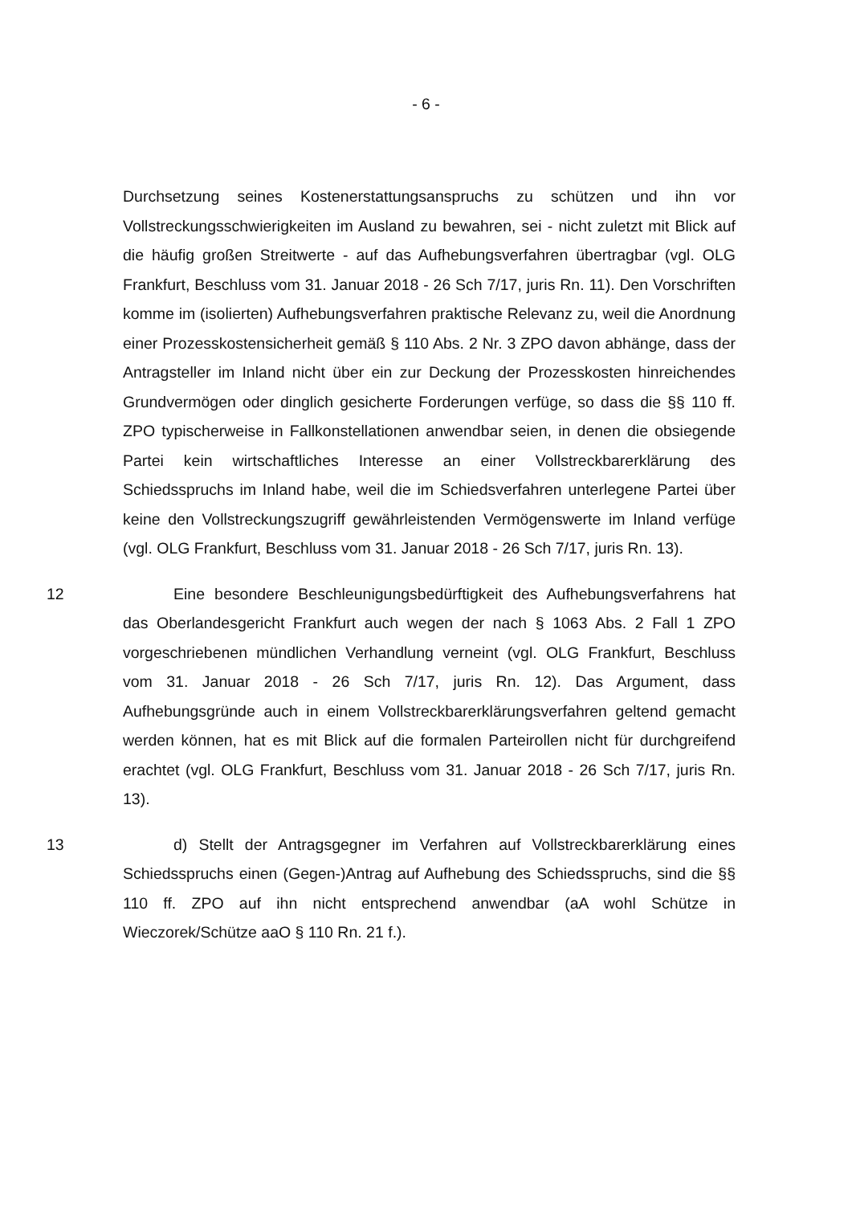- 6 -
Durchsetzung seines Kostenerstattungsanspruchs zu schützen und ihn vor Vollstreckungsschwierigkeiten im Ausland zu bewahren, sei - nicht zuletzt mit Blick auf die häufig großen Streitwerte - auf das Aufhebungsverfahren übertragbar (vgl. OLG Frankfurt, Beschluss vom 31. Januar 2018 - 26 Sch 7/17, juris Rn. 11). Den Vorschriften komme im (isolierten) Aufhebungsverfahren praktische Relevanz zu, weil die Anordnung einer Prozesskostensicherheit gemäß § 110 Abs. 2 Nr. 3 ZPO davon abhänge, dass der Antragsteller im Inland nicht über ein zur Deckung der Prozesskosten hinreichendes Grundvermögen oder dinglich gesicherte Forderungen verfüge, so dass die §§ 110 ff. ZPO typischerweise in Fallkonstellationen anwendbar seien, in denen die obsiegende Partei kein wirtschaftliches Interesse an einer Vollstreckbarerklärung des Schiedsspruchs im Inland habe, weil die im Schiedsverfahren unterlegene Partei über keine den Vollstreckungszugriff gewährleistenden Vermögenswerte im Inland verfüge (vgl. OLG Frankfurt, Beschluss vom 31. Januar 2018 - 26 Sch 7/17, juris Rn. 13).
12 Eine besondere Beschleunigungsbedürftigkeit des Aufhebungsverfahrens hat das Oberlandesgericht Frankfurt auch wegen der nach § 1063 Abs. 2 Fall 1 ZPO vorgeschriebenen mündlichen Verhandlung verneint (vgl. OLG Frankfurt, Beschluss vom 31. Januar 2018 - 26 Sch 7/17, juris Rn. 12). Das Argument, dass Aufhebungsgründe auch in einem Vollstreckbarerklärungsverfahren geltend gemacht werden können, hat es mit Blick auf die formalen Parteirollen nicht für durchgreifend erachtet (vgl. OLG Frankfurt, Beschluss vom 31. Januar 2018 - 26 Sch 7/17, juris Rn. 13).
13 d) Stellt der Antragsgegner im Verfahren auf Vollstreckbarerklärung eines Schiedsspruchs einen (Gegen-)Antrag auf Aufhebung des Schiedsspruchs, sind die §§ 110 ff. ZPO auf ihn nicht entsprechend anwendbar (aA wohl Schütze in Wieczorek/Schütze aaO § 110 Rn. 21 f.).